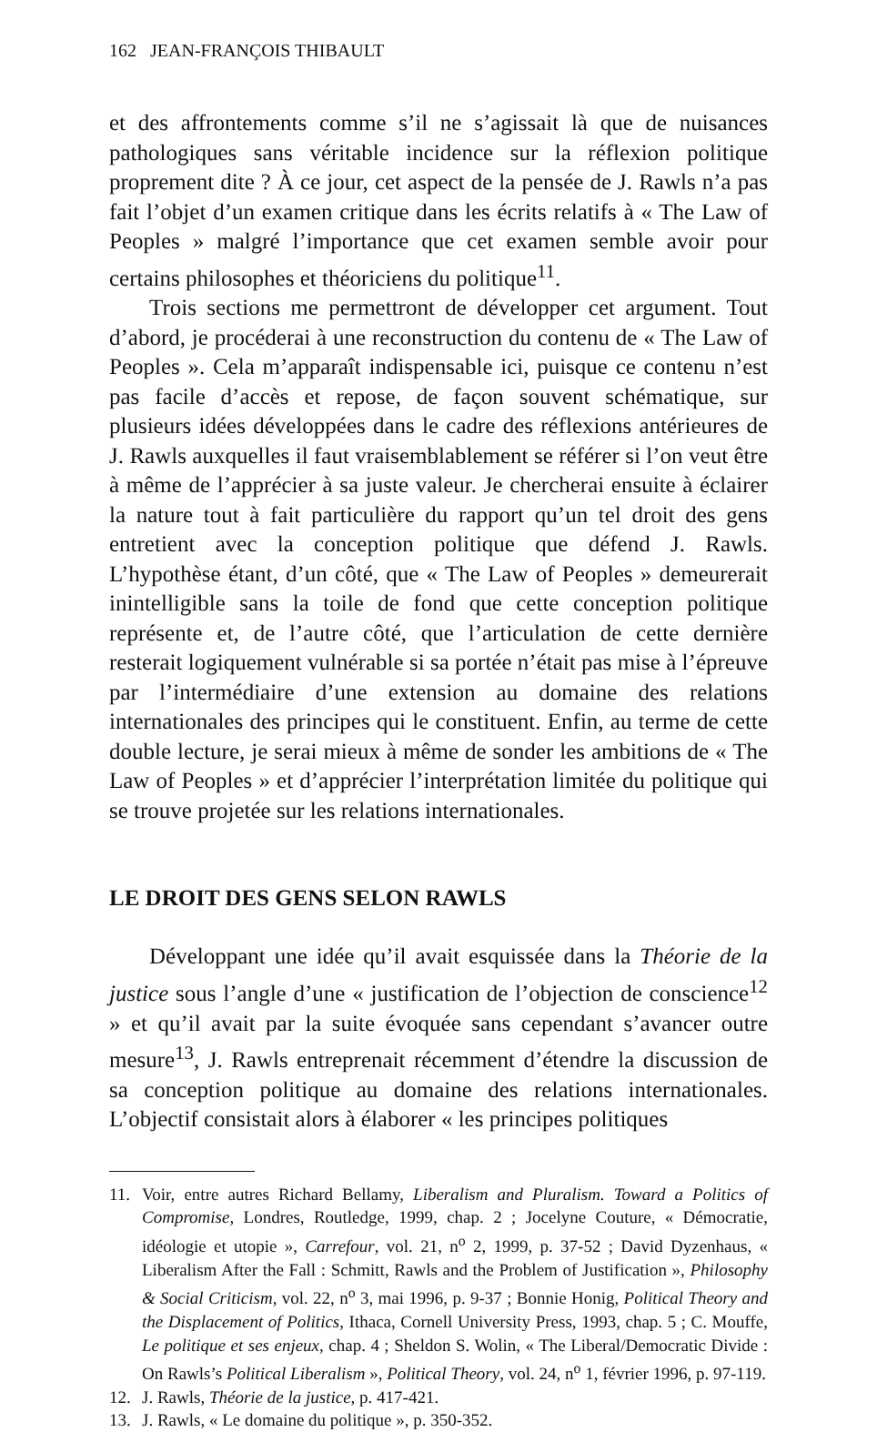162 JEAN-FRANÇOIS THIBAULT
et des affrontements comme s’il ne s’agissait là que de nuisances pathologiques sans véritable incidence sur la réflexion politique proprement dite ? À ce jour, cet aspect de la pensée de J. Rawls n’a pas fait l’objet d’un examen critique dans les écrits relatifs à « The Law of Peoples » malgré l’importance que cet examen semble avoir pour certains philosophes et théoriciens du politique<sup>11</sup>.
Trois sections me permettront de développer cet argument. Tout d’abord, je procéderai à une reconstruction du contenu de « The Law of Peoples ». Cela m’apparaît indispensable ici, puisque ce contenu n’est pas facile d’accès et repose, de façon souvent schématique, sur plusieurs idées développées dans le cadre des réflexions antérieures de J. Rawls auxquelles il faut vraisemblablement se référer si l’on veut être à même de l’apprécier à sa juste valeur. Je chercherai ensuite à éclairer la nature tout à fait particulière du rapport qu’un tel droit des gens entretient avec la conception politique que défend J. Rawls. L’hypothèse étant, d’un côté, que « The Law of Peoples » demeurerait inintelligible sans la toile de fond que cette conception politique représente et, de l’autre côté, que l’articulation de cette dernière resterait logiquement vulnérable si sa portée n’était pas mise à l’épreuve par l’intermédiaire d’une extension au domaine des relations internationales des principes qui le constituent. Enfin, au terme de cette double lecture, je serai mieux à même de sonder les ambitions de « The Law of Peoples » et d’apprécier l’interprétation limitée du politique qui se trouve projetée sur les relations internationales.
LE DROIT DES GENS SELON RAWLS
Développant une idée qu’il avait esquissée dans la Théorie de la justice sous l’angle d’une « justification de l’objection de conscience<sup>12</sup> » et qu’il avait par la suite évoquée sans cependant s’avancer outre mesure<sup>13</sup>, J. Rawls entreprenait récemment d’étendre la discussion de sa conception politique au domaine des relations internationales. L’objectif consistait alors à élaborer « les principes politiques
11. Voir, entre autres Richard Bellamy, Liberalism and Pluralism. Toward a Politics of Compromise, Londres, Routledge, 1999, chap. 2 ; Jocelyne Couture, « Démocratie, idéologie et utopie », Carrefour, vol. 21, n<sup>o</sup> 2, 1999, p. 37-52 ; David Dyzenhaus, « Liberalism After the Fall : Schmitt, Rawls and the Problem of Justification », Philosophy & Social Criticism, vol. 22, n<sup>o</sup> 3, mai 1996, p. 9-37 ; Bonnie Honig, Political Theory and the Displacement of Politics, Ithaca, Cornell University Press, 1993, chap. 5 ; C. Mouffe, Le politique et ses enjeux, chap. 4 ; Sheldon S. Wolin, « The Liberal/Democratic Divide : On Rawls’s Political Liberalism », Political Theory, vol. 24, n<sup>o</sup> 1, février 1996, p. 97-119.
12. J. Rawls, Théorie de la justice, p. 417-421.
13. J. Rawls, « Le domaine du politique », p. 350-352.